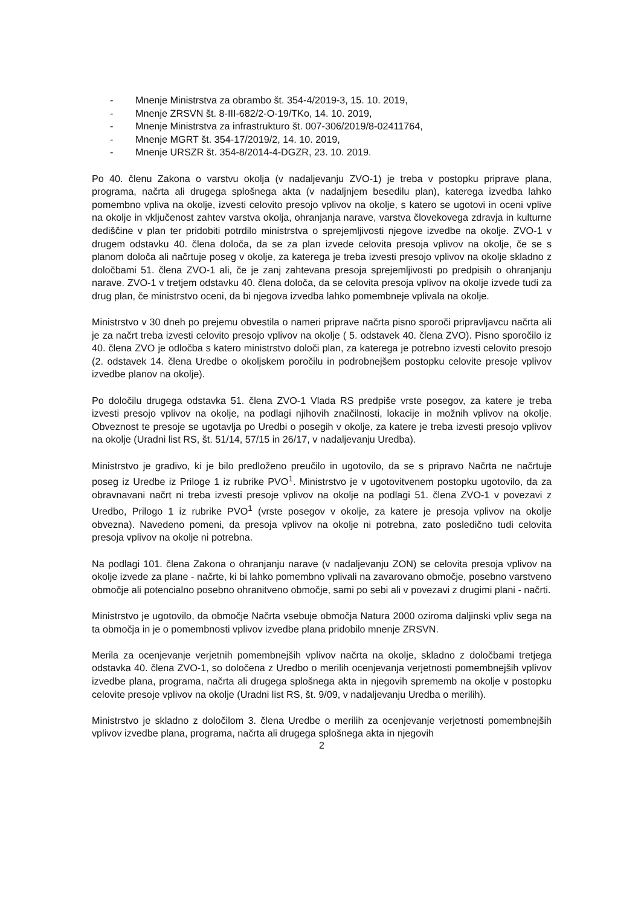- Mnenje Ministrstva za obrambo št. 354-4/2019-3, 15. 10. 2019,
- Mnenje ZRSVN št. 8-III-682/2-O-19/TKo, 14. 10. 2019,
- Mnenje Ministrstva za infrastrukturo št. 007-306/2019/8-02411764,
- Mnenje MGRT št. 354-17/2019/2, 14. 10. 2019,
- Mnenje URSZR št. 354-8/2014-4-DGZR, 23. 10. 2019.
Po 40. členu Zakona o varstvu okolja (v nadaljevanju ZVO-1) je treba v postopku priprave plana, programa, načrta ali drugega splošnega akta (v nadaljnjem besedilu plan), katerega izvedba lahko pomembno vpliva na okolje, izvesti celovito presojo vplivov na okolje, s katero se ugotovi in oceni vplive na okolje in vključenost zahtev varstva okolja, ohranjanja narave, varstva človekovega zdravja in kulturne dediščine v plan ter pridobiti potrdilo ministrstva o sprejemljivosti njegove izvedbe na okolje. ZVO-1 v drugem odstavku 40. člena določa, da se za plan izvede celovita presoja vplivov na okolje, če se s planom določa ali načrtuje poseg v okolje, za katerega je treba izvesti presojo vplivov na okolje skladno z določbami 51. člena ZVO-1 ali, če je zanj zahtevana presoja sprejemljivosti po predpisih o ohranjanju narave. ZVO-1 v tretjem odstavku 40. člena določa, da se celovita presoja vplivov na okolje izvede tudi za drug plan, če ministrstvo oceni, da bi njegova izvedba lahko pomembneje vplivala na okolje.
Ministrstvo v 30 dneh po prejemu obvestila o nameri priprave načrta pisno sporoči pripravljavcu načrta ali je za načrt treba izvesti celovito presojo vplivov na okolje ( 5. odstavek 40. člena ZVO). Pisno sporočilo iz 40. člena ZVO je odločba s katero ministrstvo določi plan, za katerega je potrebno izvesti celovito presojo (2. odstavek 14. člena Uredbe o okoljskem poročilu in podrobnejšem postopku celovite presoje vplivov izvedbe planov na okolje).
Po določilu drugega odstavka 51. člena ZVO-1 Vlada RS predpiše vrste posegov, za katere je treba izvesti presojo vplivov na okolje, na podlagi njihovih značilnosti, lokacije in možnih vplivov na okolje. Obveznost te presoje se ugotavlja po Uredbi o posegih v okolje, za katere je treba izvesti presojo vplivov na okolje (Uradni list RS, št. 51/14, 57/15 in 26/17, v nadaljevanju Uredba).
Ministrstvo je gradivo, ki je bilo predloženo preučilo in ugotovilo, da se s pripravo Načrta ne načrtuje poseg iz Uredbe iz Priloge 1 iz rubrike PVO<sup>1</sup>. Ministrstvo je v ugotovitvenem postopku ugotovilo, da za obravnavani načrt ni treba izvesti presoje vplivov na okolje na podlagi 51. člena ZVO-1 v povezavi z Uredbo, Prilogo 1 iz rubrike PVO<sup>1</sup> (vrste posegov v okolje, za katere je presoja vplivov na okolje obvezna). Navedeno pomeni, da presoja vplivov na okolje ni potrebna, zato posledično tudi celovita presoja vplivov na okolje ni potrebna.
Na podlagi 101. člena Zakona o ohranjanju narave (v nadaljevanju ZON) se celovita presoja vplivov na okolje izvede za plane - načrte, ki bi lahko pomembno vplivali na zavarovano območje, posebno varstveno območje ali potencialno posebno ohranitveno območje, sami po sebi ali v povezavi z drugimi plani - načrti.
Ministrstvo je ugotovilo, da območje Načrta vsebuje območja Natura 2000 oziroma daljinski vpliv sega na ta območja in je o pomembnosti vplivov izvedbe plana pridobilo mnenje ZRSVN.
Merila za ocenjevanje verjetnih pomembnejših vplivov načrta na okolje, skladno z določbami tretjega odstavka 40. člena ZVO-1, so določena z Uredbo o merilih ocenjevanja verjetnosti pomembnejših vplivov izvedbe plana, programa, načrta ali drugega splošnega akta in njegovih sprememb na okolje v postopku celovite presoje vplivov na okolje (Uradni list RS, št. 9/09, v nadaljevanju Uredba o merilih).
Ministrstvo je skladno z določilom 3. člena Uredbe o merilih za ocenjevanje verjetnosti pomembnejših vplivov izvedbe plana, programa, načrta ali drugega splošnega akta in njegovih
2